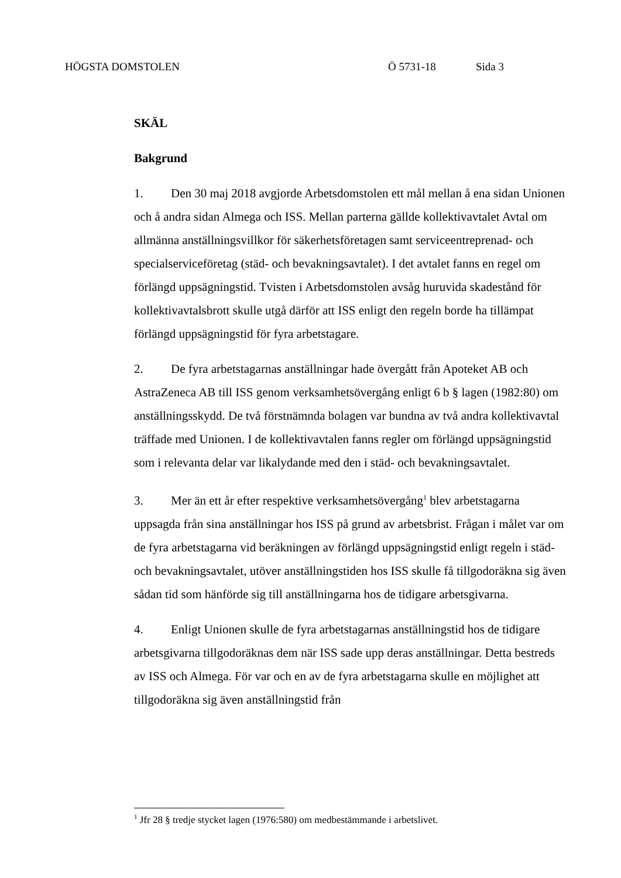HÖGSTA DOMSTOLEN Ö 5731-18 Sida 3
SKÄL
Bakgrund
1. Den 30 maj 2018 avgjorde Arbetsdomstolen ett mål mellan å ena sidan Unionen och å andra sidan Almega och ISS. Mellan parterna gällde kollektiv­avtalet Avtal om allmänna anställningsvillkor för säkerhetsföretagen samt serviceentreprenad- och specialserviceföretag (städ- och bevakningsavtalet). I det avtalet fanns en regel om förlängd uppsägningstid. Tvisten i Arbetsdom­stolen avsåg huruvida skadestånd för kollektivavtalsbrott skulle utgå därför att ISS enligt den regeln borde ha tillämpat förlängd uppsägningstid för fyra arbetstagare.
2. De fyra arbetstagarnas anställningar hade övergått från Apoteket AB och AstraZeneca AB till ISS genom verksamhetsövergång enligt 6 b § lagen (1982:80) om anställningsskydd. De två förstnämnda bolagen var bundna av två andra kollektivavtal träffade med Unionen. I de kollektivavtalen fanns regler om förlängd uppsägningstid som i relevanta delar var likalydande med den i städ- och bevakningsavtalet.
3. Mer än ett år efter respektive verksamhetsövergång<sup>1</sup> blev arbetstagarna uppsagda från sina anställningar hos ISS på grund av arbetsbrist. Frågan i målet var om de fyra arbetstagarna vid beräkningen av förlängd uppsägnings­tid enligt regeln i städ- och bevakningsavtalet, utöver anställningstiden hos ISS skulle få tillgodoräkna sig även sådan tid som hänförde sig till anställ­ningarna hos de tidigare arbetsgivarna.
4. Enligt Unionen skulle de fyra arbetstagarnas anställningstid hos de tidigare arbetsgivarna tillgodoräknas dem när ISS sade upp deras anställ­ningar. Detta bestreds av ISS och Almega. För var och en av de fyra arbets­tagarna skulle en möjlighet att tillgodoräkna sig även anställningstid från
<sup>1</sup> Jfr 28 § tredje stycket lagen (1976:580) om medbestämmande i arbetslivet.